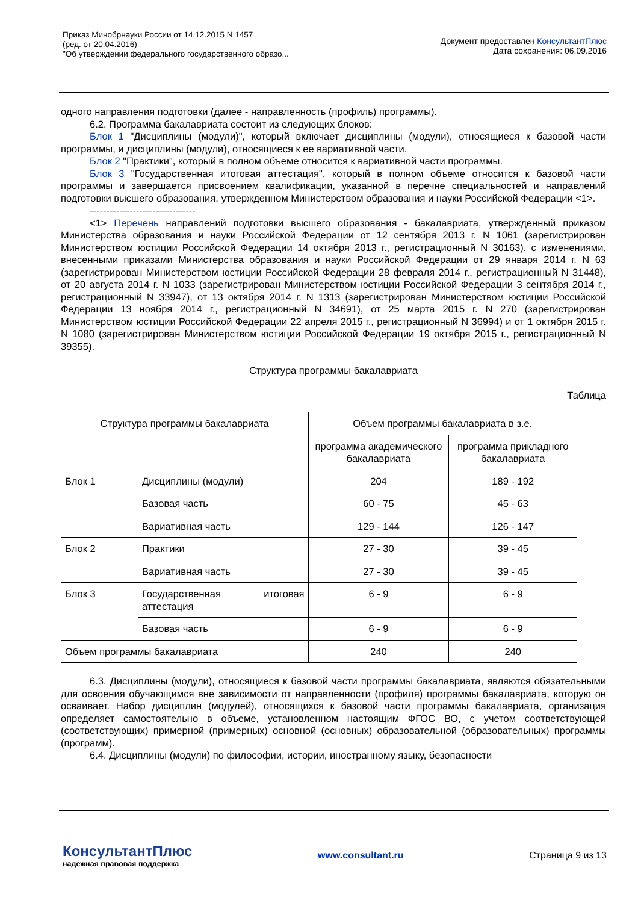Приказ Минобрнауки России от 14.12.2015 N 1457
(ред. от 20.04.2016)
"Об утверждении федерального государственного образо...
Документ предоставлен КонсультантПлюс
Дата сохранения: 06.09.2016
одного направления подготовки (далее - направленность (профиль) программы).
6.2. Программа бакалавриата состоит из следующих блоков:
Блок 1 "Дисциплины (модули)", который включает дисциплины (модули), относящиеся к базовой части программы, и дисциплины (модули), относящиеся к ее вариативной части.
Блок 2 "Практики", который в полном объеме относится к вариативной части программы.
Блок 3 "Государственная итоговая аттестация", который в полном объеме относится к базовой части программы и завершается присвоением квалификации, указанной в перечне специальностей и направлений подготовки высшего образования, утвержденном Министерством образования и науки Российской Федерации <1>.
--------------------------------
<1> Перечень направлений подготовки высшего образования - бакалавриата, утвержденный приказом Министерства образования и науки Российской Федерации от 12 сентября 2013 г. N 1061 (зарегистрирован Министерством юстиции Российской Федерации 14 октября 2013 г., регистрационный N 30163), с изменениями, внесенными приказами Министерства образования и науки Российской Федерации от 29 января 2014 г. N 63 (зарегистрирован Министерством юстиции Российской Федерации 28 февраля 2014 г., регистрационный N 31448), от 20 августа 2014 г. N 1033 (зарегистрирован Министерством юстиции Российской Федерации 3 сентября 2014 г., регистрационный N 33947), от 13 октября 2014 г. N 1313 (зарегистрирован Министерством юстиции Российской Федерации 13 ноября 2014 г., регистрационный N 34691), от 25 марта 2015 г. N 270 (зарегистрирован Министерством юстиции Российской Федерации 22 апреля 2015 г., регистрационный N 36994) и от 1 октября 2015 г. N 1080 (зарегистрирован Министерством юстиции Российской Федерации 19 октября 2015 г., регистрационный N 39355).
Структура программы бакалавриата
Таблица
| Структура программы бакалавриата | | Объем программы бакалавриата в з.е. | |
| | | программа академического бакалавриата | программа прикладного бакалавриата |
| Блок 1 | Дисциплины (модули) | 204 | 189 - 192 |
| | Базовая часть | 60 - 75 | 45 - 63 |
| | Вариативная часть | 129 - 144 | 126 - 147 |
| Блок 2 | Практики | 27 - 30 | 39 - 45 |
| | Вариативная часть | 27 - 30 | 39 - 45 |
| Блок 3 | Государственная итоговая аттестация | 6 - 9 | 6 - 9 |
| | Базовая часть | 6 - 9 | 6 - 9 |
| Объем программы бакалавриата | | 240 | 240 |
6.3. Дисциплины (модули), относящиеся к базовой части программы бакалавриата, являются обязательными для освоения обучающимся вне зависимости от направленности (профиля) программы бакалавриата, которую он осваивает. Набор дисциплин (модулей), относящихся к базовой части программы бакалавриата, организация определяет самостоятельно в объеме, установленном настоящим ФГОС ВО, с учетом соответствующей (соответствующих) примерной (примерных) основной (основных) образовательной (образовательных) программы (программ).
6.4. Дисциплины (модули) по философии, истории, иностранному языку, безопасности
КонсультантПлюс
надежная правовая поддержка
www.consultant.ru Страница 9 из 13